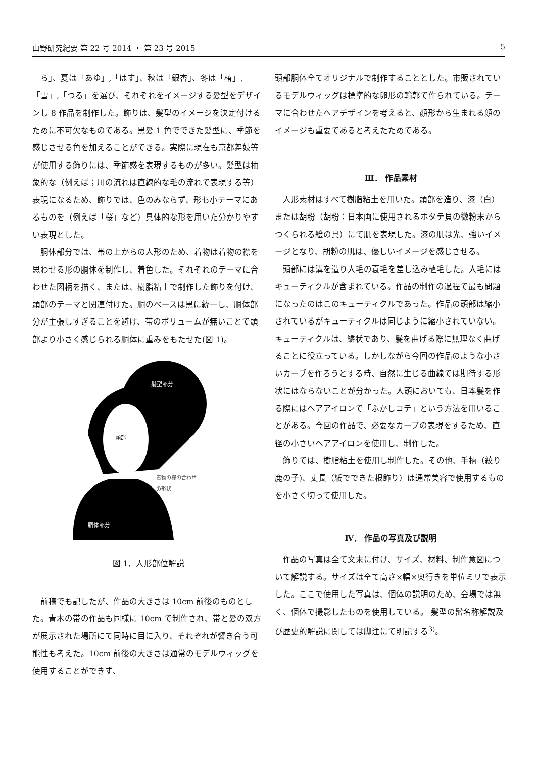山野研究紀要 第 22 号 2014 ・ 第 23 号 2015 5
ら」、夏は「あゆ」,「はす」、秋は「銀杏」、冬は「椿」,「雪」,「つる」を選び、それぞれをイメージする髪型をデザインし 8 作品を制作した。飾りは、髪型のイメージを決定付けるために不可欠なものである。黒髪 1 色でできた髪型に、季節を感じさせる色を加えることができる。実際に現在も京都舞妓等が使用する飾りには、季節感を表現するものが多い。髪型は抽象的な（例えば；川の流れは直線的な毛の流れで表現する等）表現になるため、飾りでは、色のみならず、形も小テーマにあるものを（例えば「桜」など）具体的な形を用いた分かりやすい表現とした。
胴体部分では、帯の上からの人形のため、着物は着物の襟を思わせる形の胴体を制作し、着色した。それぞれのテーマに合わせた図柄を描く、または、樹脂粘土で制作した飾りを付け、頭部のテーマと関連付けた。胴のベースは黒に統一し、胴体部分が主張しすぎることを避け、帯のボリュームが無いことで頭部より小さく感じられる胴体に重みをもたせた(図 1)。
髪型部分
頭部
着物の襟の合わせ
の形状
胴体部分
図 1．人形部位解説
前稿でも記したが、作品の大きさは 10cm 前後のものとした。青木の帯の作品も同様に 10cm で制作され、帯と髪の双方が展示された場所にて同時に目に入り、それぞれが響き合う可能性も考えた。10cm 前後の大きさは通常のモデルウィッグを使用することができず、
頭部胴体全てオリジナルで制作することとした。市販されているモデルウィッグは標準的な卵形の輪郭で作られている。テーマに合わせたヘアデザインを考えると、顔形から生まれる顔のイメージも重要であると考えたためである。
Ⅲ． 作品素材
人形素材はすべて樹脂粘土を用いた。頭部を造り、漆（白）または胡粉（胡粉：日本画に使用されるホタテ貝の微粉末からつくられる絵の具）にて肌を表現した。漆の肌は光、強いイメージとなり、胡粉の肌は、優しいイメージを感じさせる。
頭部には溝を造り人毛の蓑毛を差し込み植毛した。人毛にはキューティクルが含まれている。作品の制作の過程で最も問題になったのはこのキューティクルであった。作品の頭部は縮小されているがキューティクルは同じように縮小されていない。キューティクルは、鱗状であり、髪を曲げる際に無理なく曲げることに役立っている。しかしながら今回の作品のような小さいカーブを作ろうとする時、自然に生じる曲線では期待する形状にはならないことが分かった。人頭においても、日本髪を作る際にはヘアアイロンで「ふかしコテ」という方法を用いることがある。今回の作品で、必要なカーブの表現をするため、直径の小さいヘアアイロンを使用し、制作した。
飾りでは、樹脂粘土を使用し制作した。その他、手柄（絞り鹿の子)、丈長（紙でできた根飾り）は通常美容で使用するものを小さく切って使用した。
Ⅳ． 作品の写真及び説明
作品の写真は全て文末に付け、サイズ、材料、制作意図について解説する。サイズは全て高さ×幅×奥行きを単位ミリで表示した。ここで使用した写真は、個体の説明のため、会場では無く、個体で撮影したものを使用している。 髪型の髷名称解説及び歴史的解説に関しては脚注にて明記する<sup>3)</sup>。